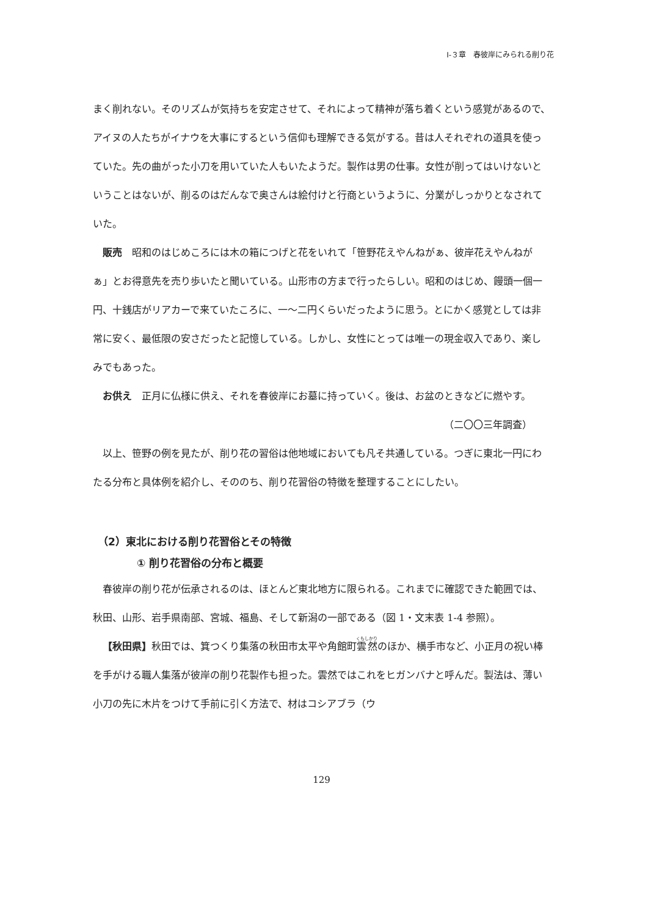Ⅰ-３章　春彼岸にみられる削り花
まく削れない。そのリズムが気持ちを安定させて、それによって精神が落ち着くという感覚があるので、アイヌの人たちがイナウを大事にするという信仰も理解できる気がする。昔は人それぞれの道具を使っていた。先の曲がった小刀を用いていた人もいたようだ。製作は男の仕事。女性が削ってはいけないということはないが、削るのはだんなで奥さんは絵付けと行商というように、分業がしっかりとなされていた。
販売　昭和のはじめころには木の箱につげと花をいれて「笹野花えやんねがぁ、彼岸花えやんねがぁ」とお得意先を売り歩いたと聞いている。山形市の方まで行ったらしい。昭和のはじめ、饅頭一個一円、十銭店がリアカーで来ていたころに、一〜二円くらいだったように思う。とにかく感覚としては非常に安く、最低限の安さだったと記憶している。しかし、女性にとっては唯一の現金収入であり、楽しみでもあった。
お供え　正月に仏様に供え、それを春彼岸にお墓に持っていく。後は、お盆のときなどに燃やす。 （二〇〇三年調査）
以上、笹野の例を見たが、削り花の習俗は他地域においても凡そ共通している。つぎに東北一円にわたる分布と具体例を紹介し、そののち、削り花習俗の特徴を整理することにしたい。
（2）東北における削り花習俗とその特徴
① 削り花習俗の分布と概要
春彼岸の削り花が伝承されるのは、ほとんど東北地方に限られる。これまでに確認できた範囲では、秋田、山形、岩手県南部、宮城、福島、そして新潟の一部である（図 1・文末表 1-4 参照）。
【秋田県】秋田では、箕つくり集落の秋田市太平や角館町雲然のほか、横手市など、小正月の祝い棒を手がける職人集落が彼岸の削り花製作も担った。雲然ではこれをヒガンバナと呼んだ。製法は、薄い小刀の先に木片をつけて手前に引く方法で、材はコシアブラ（ウ
129